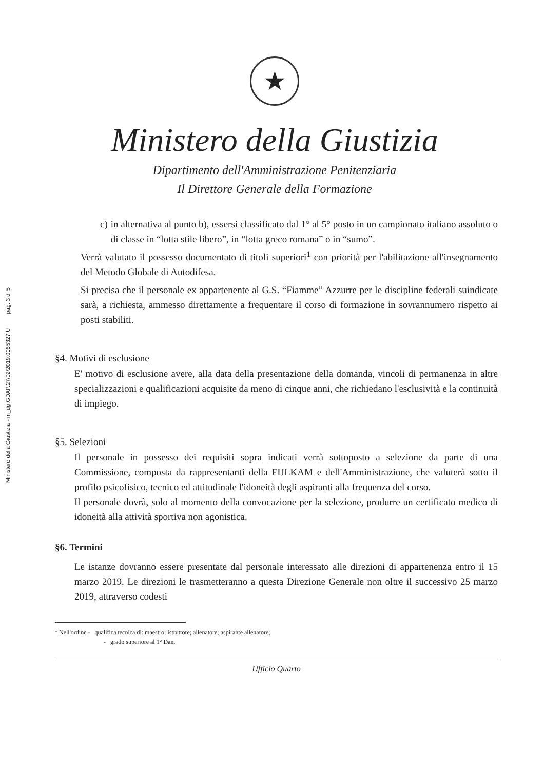Ministero della Giustizia - m_dg.GDAP.27/02/2019.0065327.U pag. 3 di 5
★
Ministero della Giustizia
Dipartimento dell'Amministrazione Penitenziaria
Il Direttore Generale della Formazione
c) in alternativa al punto b), essersi classificato dal 1° al 5° posto in un campionato italiano assoluto o di classe in “lotta stile libero”, in “lotta greco romana” o in “sumo”.
Verrà valutato il possesso documentato di titoli superiori<sup>1</sup> con priorità per l'abilitazione all'insegnamento del Metodo Globale di Autodifesa.
Si precisa che il personale ex appartenente al G.S. “Fiamme” Azzurre per le discipline federali suindicate sarà, a richiesta, ammesso direttamente a frequentare il corso di formazione in sovrannumero rispetto ai posti stabiliti.
§4. Motivi di esclusione
E' motivo di esclusione avere, alla data della presentazione della domanda, vincoli di permanenza in altre specializzazioni e qualificazioni acquisite da meno di cinque anni, che richiedano l'esclusività e la continuità di impiego.
§5. Selezioni
Il personale in possesso dei requisiti sopra indicati verrà sottoposto a selezione da parte di una Commissione, composta da rappresentanti della FIJLKAM e dell'Amministrazione, che valuterà sotto il profilo psicofisico, tecnico ed attitudinale l'idoneità degli aspiranti alla frequenza del corso.
Il personale dovrà, solo al momento della convocazione per la selezione, produrre un certificato medico di idoneità alla attività sportiva non agonistica.
§6. Termini
Le istanze dovranno essere presentate dal personale interessato alle direzioni di appartenenza entro il 15 marzo 2019. Le direzioni le trasmetteranno a questa Direzione Generale non oltre il successivo 25 marzo 2019, attraverso codesti
<sup>1</sup> Nell'ordine - qualifica tecnica di: maestro; istruttore; allenatore; aspirante allenatore;
- grado superiore al 1° Dan.
Ufficio Quarto